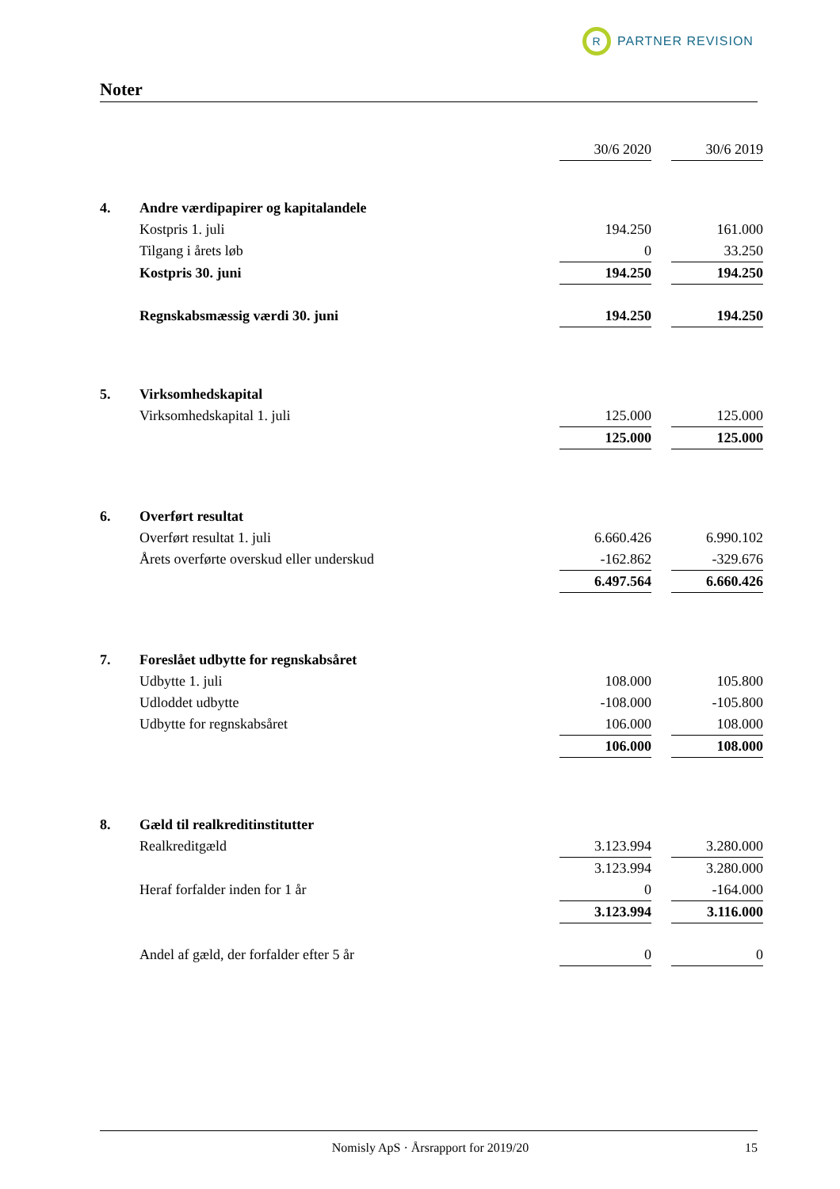R
PARTNER REVISION
Noter
| | | 30/6 2020 | | 30/6 2019 |
| --- | --- | --- | --- | --- |
| 4. | Andre værdipapirer og kapitalandele | | | |
| | Kostpris 1. juli | 194.250 | | 161.000 |
| | Tilgang i årets løb | 0 | | 33.250 |
| | Kostpris 30. juni | 194.250 | | 194.250 |
| | Regnskabsmæssig værdi 30. juni | 194.250 | | 194.250 |
| 5. | Virksomhedskapital | | | |
| | Virksomhedskapital 1. juli | 125.000 | | 125.000 |
| | | 125.000 | | 125.000 |
| 6. | Overført resultat | | | |
| | Overført resultat 1. juli | 6.660.426 | | 6.990.102 |
| | Årets overførte overskud eller underskud | -162.862 | | -329.676 |
| | | 6.497.564 | | 6.660.426 |
| 7. | Foreslået udbytte for regnskabsåret | | | |
| | Udbytte 1. juli | 108.000 | | 105.800 |
| | Udloddet udbytte | -108.000 | | -105.800 |
| | Udbytte for regnskabsåret | 106.000 | | 108.000 |
| | | 106.000 | | 108.000 |
| 8. | Gæld til realkreditinstitutter | | | |
| | Realkreditgæld | 3.123.994 | | 3.280.000 |
| | | 3.123.994 | | 3.280.000 |
| | Heraf forfalder inden for 1 år | 0 | | -164.000 |
| | | 3.123.994 | | 3.116.000 |
| | Andel af gæld, der forfalder efter 5 år | 0 | | 0 |
Nomisly ApS · Årsrapport for 2019/20 15